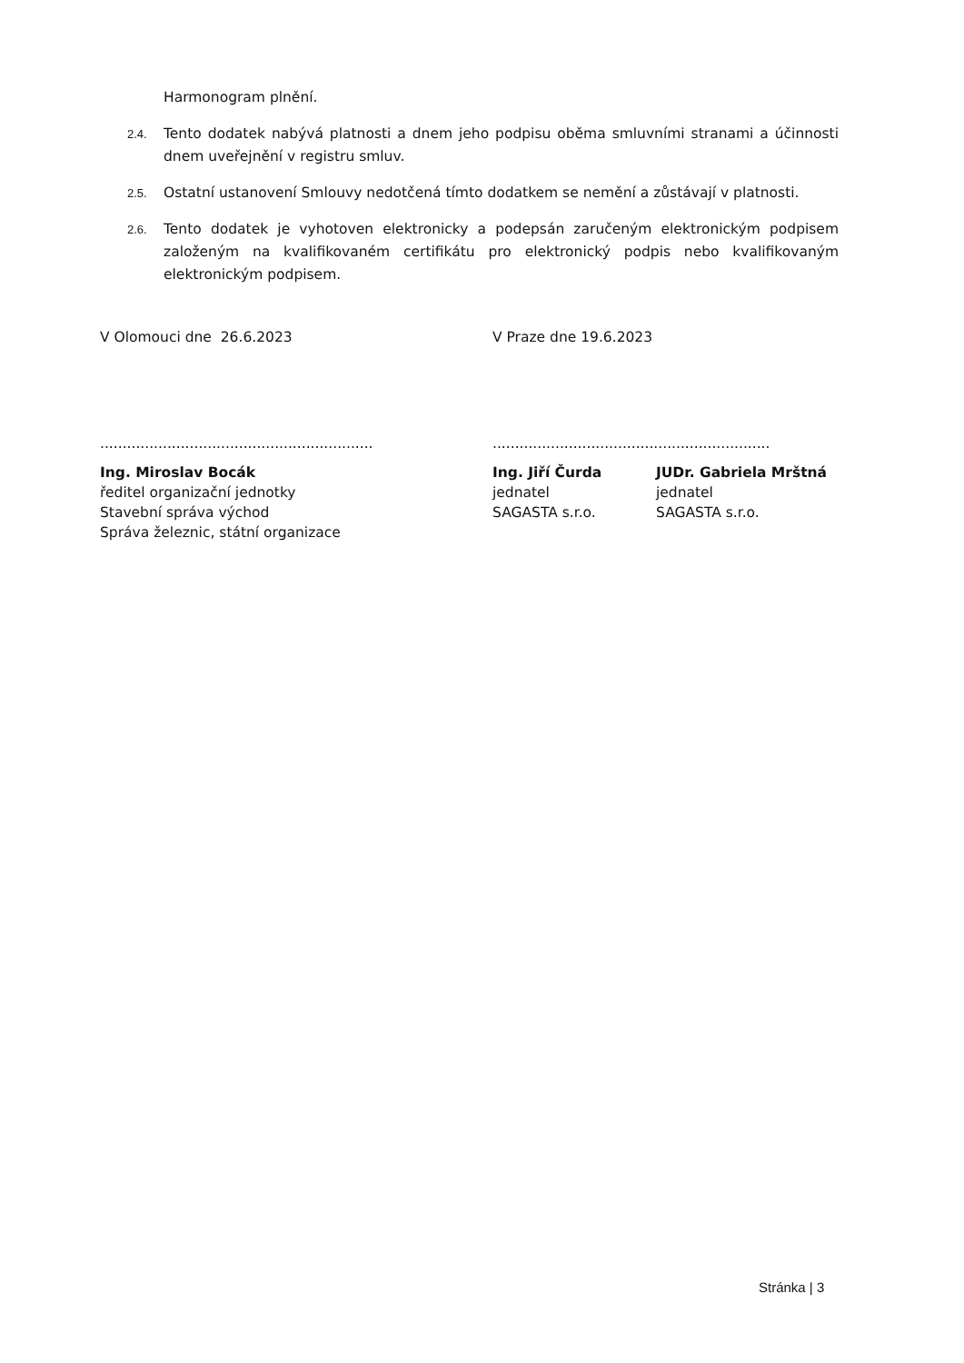Harmonogram plnění.
2.4. Tento dodatek nabývá platnosti a dnem jeho podpisu oběma smluvními stranami a účinnosti dnem uveřejnění v registru smluv.
2.5. Ostatní ustanovení Smlouvy nedotčená tímto dodatkem se nemění a zůstávají v platnosti.
2.6. Tento dodatek je vyhotoven elektronicky a podepsán zaručeným elektronickým podpisem založeným na kvalifikovaném certifikátu pro elektronický podpis nebo kvalifikovaným elektronickým podpisem.
V Olomouci dne 26.6.2023 V Praze dne 19.6.2023
............................................................. ..............................................................
Ing. Miroslav Bocák
ředitel organizační jednotky
Stavební správa východ
Správa železnic, státní organizace
Ing. Jiří Čurda
jednatel
SAGASTA s.r.o.
JUDr. Gabriela Mrštná
jednatel
SAGASTA s.r.o.
Stránka | 3